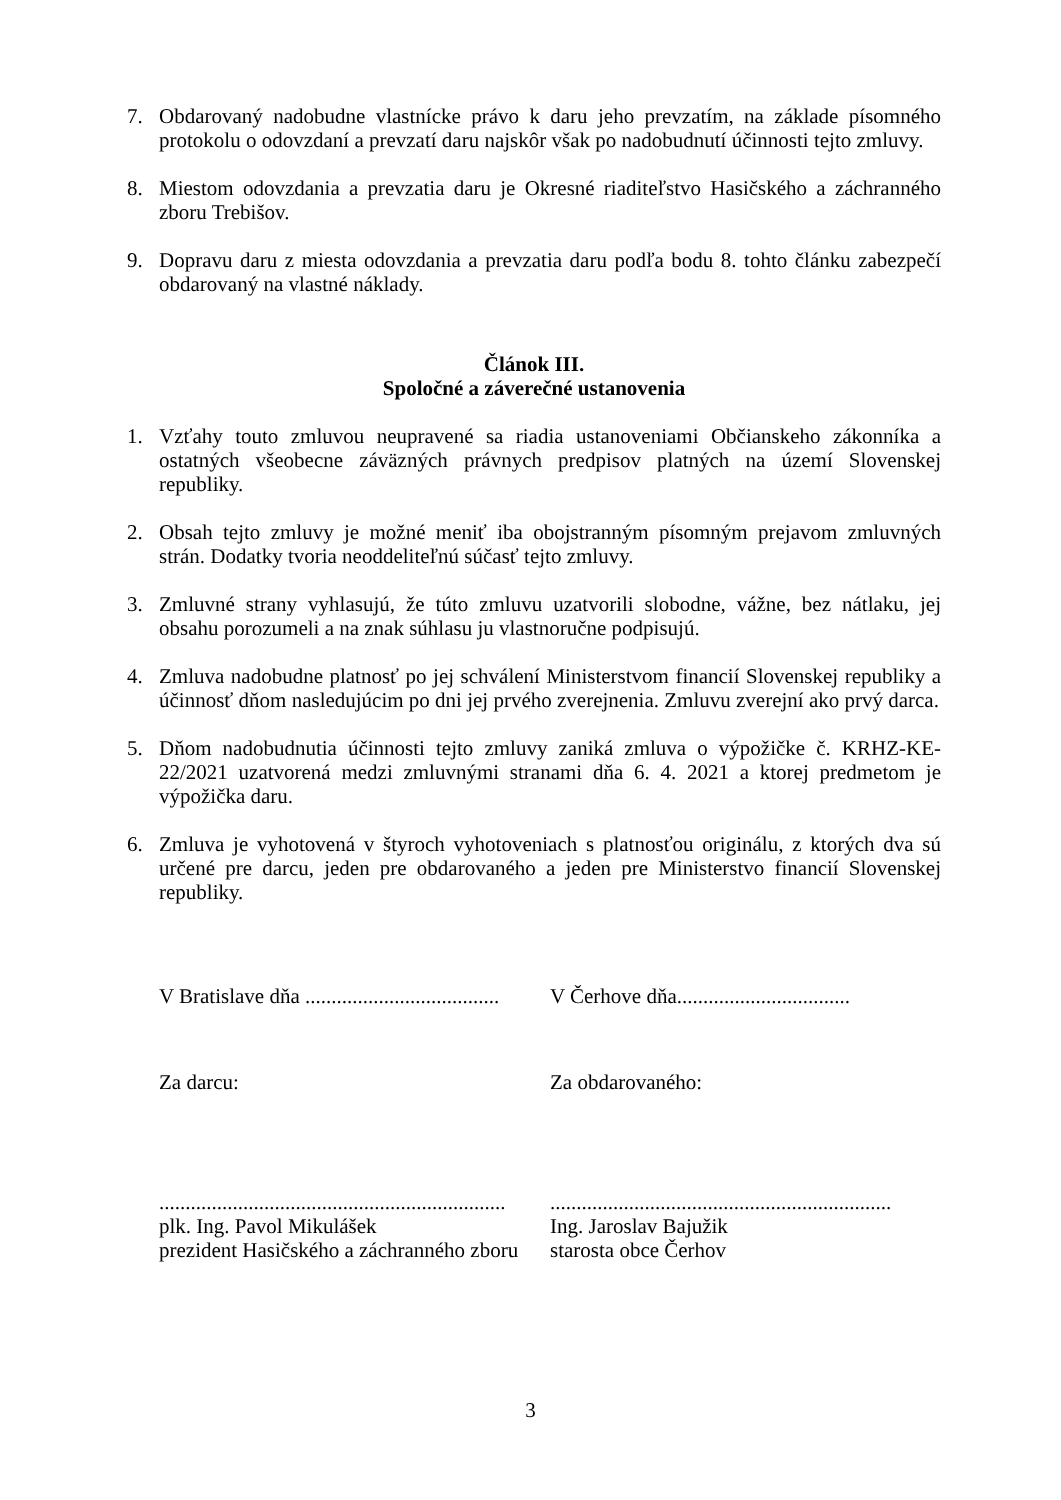7. Obdarovaný nadobudne vlastnícke právo k daru jeho prevzatím, na základe písomného protokolu o odovzdaní a prevzatí daru najskôr však po nadobudnutí účinnosti tejto zmluvy.
8. Miestom odovzdania a prevzatia daru je Okresné riaditeľstvo Hasičského a záchranného zboru Trebišov.
9. Dopravu daru z miesta odovzdania a prevzatia daru podľa bodu 8. tohto článku zabezpečí obdarovaný na vlastné náklady.
Článok III.
Spoločné a záverečné ustanovenia
1. Vzťahy touto zmluvou neupravené sa riadia ustanoveniami Občianskeho zákonníka a ostatných všeobecne záväzných právnych predpisov platných na území Slovenskej republiky.
2. Obsah tejto zmluvy je možné meniť iba obojstranným písomným prejavom zmluvných strán. Dodatky tvoria neoddeliteľnú súčasť tejto zmluvy.
3. Zmluvné strany vyhlasujú, že túto zmluvu uzatvorili slobodne, vážne, bez nátlaku, jej obsahu porozumeli a na znak súhlasu ju vlastnoručne podpisujú.
4. Zmluva nadobudne platnosť po jej schválení Ministerstvom financií Slovenskej republiky a účinnosť dňom nasledujúcim po dni jej prvého zverejnenia. Zmluvu zverejní ako prvý darca.
5. Dňom nadobudnutia účinnosti tejto zmluvy zaniká zmluva o výpožičke č. KRHZ-KE-22/2021 uzatvorená medzi zmluvnými stranami dňa 6. 4. 2021 a ktorej predmetom je výpožička daru.
6. Zmluva je vyhotovená v štyroch vyhotoveniach s platnosťou originálu, z ktorých dva sú určené pre darcu, jeden pre obdarovaného a jeden pre Ministerstvo financií Slovenskej republiky.
V Bratislave dňa .....................................
V Čerhove dňa.................................
Za darcu: Za obdarovaného:
..................................................................
plk. Ing. Pavol Mikulášek
prezident Hasičského a záchranného zboru
.................................................................
Ing. Jaroslav Bajužik
starosta obce Čerhov
3